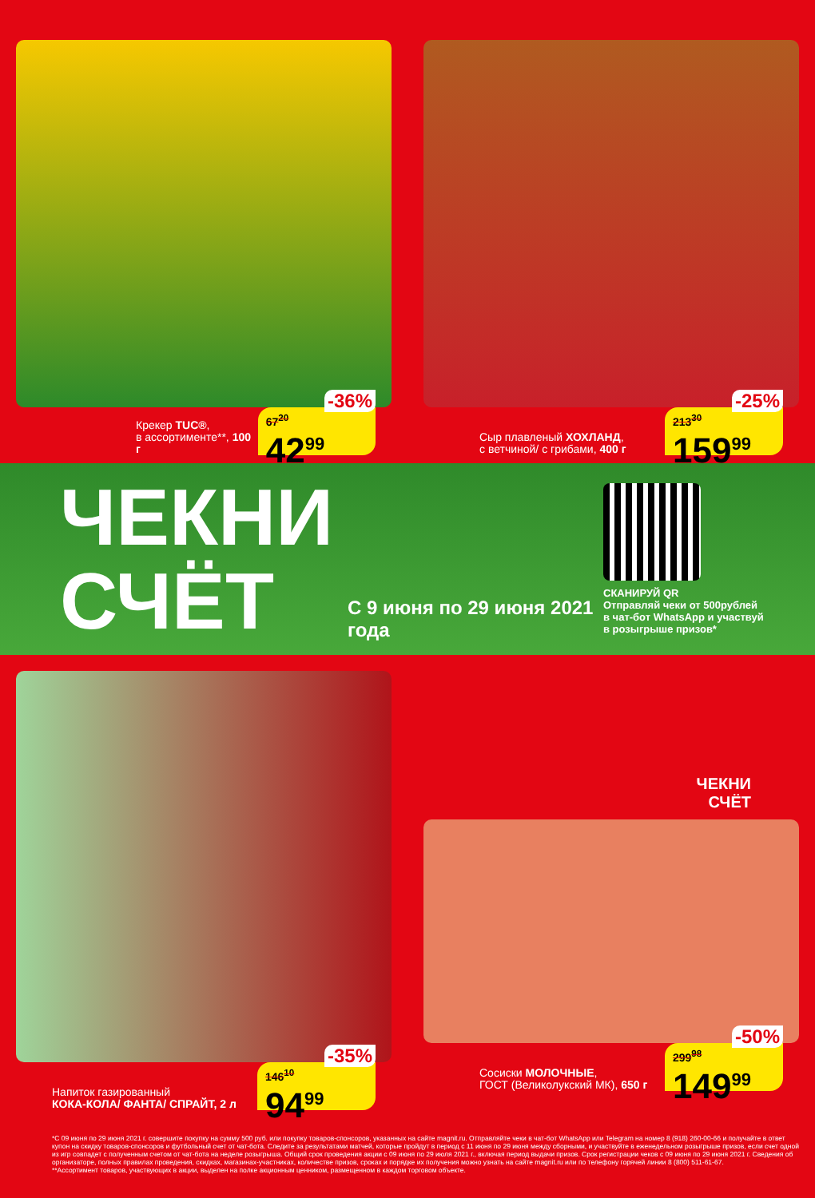Крекер TUC®,
в ассортименте**, 100 г
-36%
67<sup>20</sup>
42<sup>99</sup>
Сыр плавленый ХОХЛАНД,
с ветчиной/ с грибами, 400 г
-25%
213<sup>30</sup>
159<sup>99</sup>
ЧЕКНИ СЧЁТ
С 9 июня по 29 июня 2021 года
СКАНИРУЙ QR
Отправляй чеки от 500рублей
в чат-бот WhatsApp и участвуй
в розыгрыше призов*
Напиток газированный
КОКА-КОЛА/ ФАНТА/ СПРАЙТ, 2 л
-35%
146<sup>10</sup>
94<sup>99</sup>
ЧЕКНИ
СЧЁТ
Сосиски МОЛОЧНЫЕ,
ГОСТ (Великолукский МК), 650 г
-50%
299<sup>98</sup>
149<sup>99</sup>
*С 09 июня по 29 июня 2021 г. совершите покупку на сумму 500 руб. или покупку товаров-спонсоров, указанных на сайте magnit.ru. Отправляйте чеки в чат-бот WhatsApp или Telegram на номер 8 (918) 260-00-66 и получайте в ответ купон на скидку товаров-спонсоров и футбольный счет от чат-бота. Следите за результатами матчей, которые пройдут в период с 11 июня по 29 июня между сборными, и участвуйте в еженедельном розыгрыше призов, если счет одной из игр совпадет с полученным счетом от чат-бота на неделе розыгрыша. Общий срок проведения акции с 09 июня по 29 июля 2021 г., включая период выдачи призов. Срок регистрации чеков с 09 июня по 29 июня 2021 г. Сведения об организаторе, полных правилах проведения, скидках, магазинах-участниках, количестве призов, сроках и порядке их получения можно узнать на сайте magnit.ru или по телефону горячей линии 8 (800) 511-61-67.
**Ассортимент товаров, участвующих в акции, выделен на полке акционным ценником, размещенном в каждом торговом объекте.